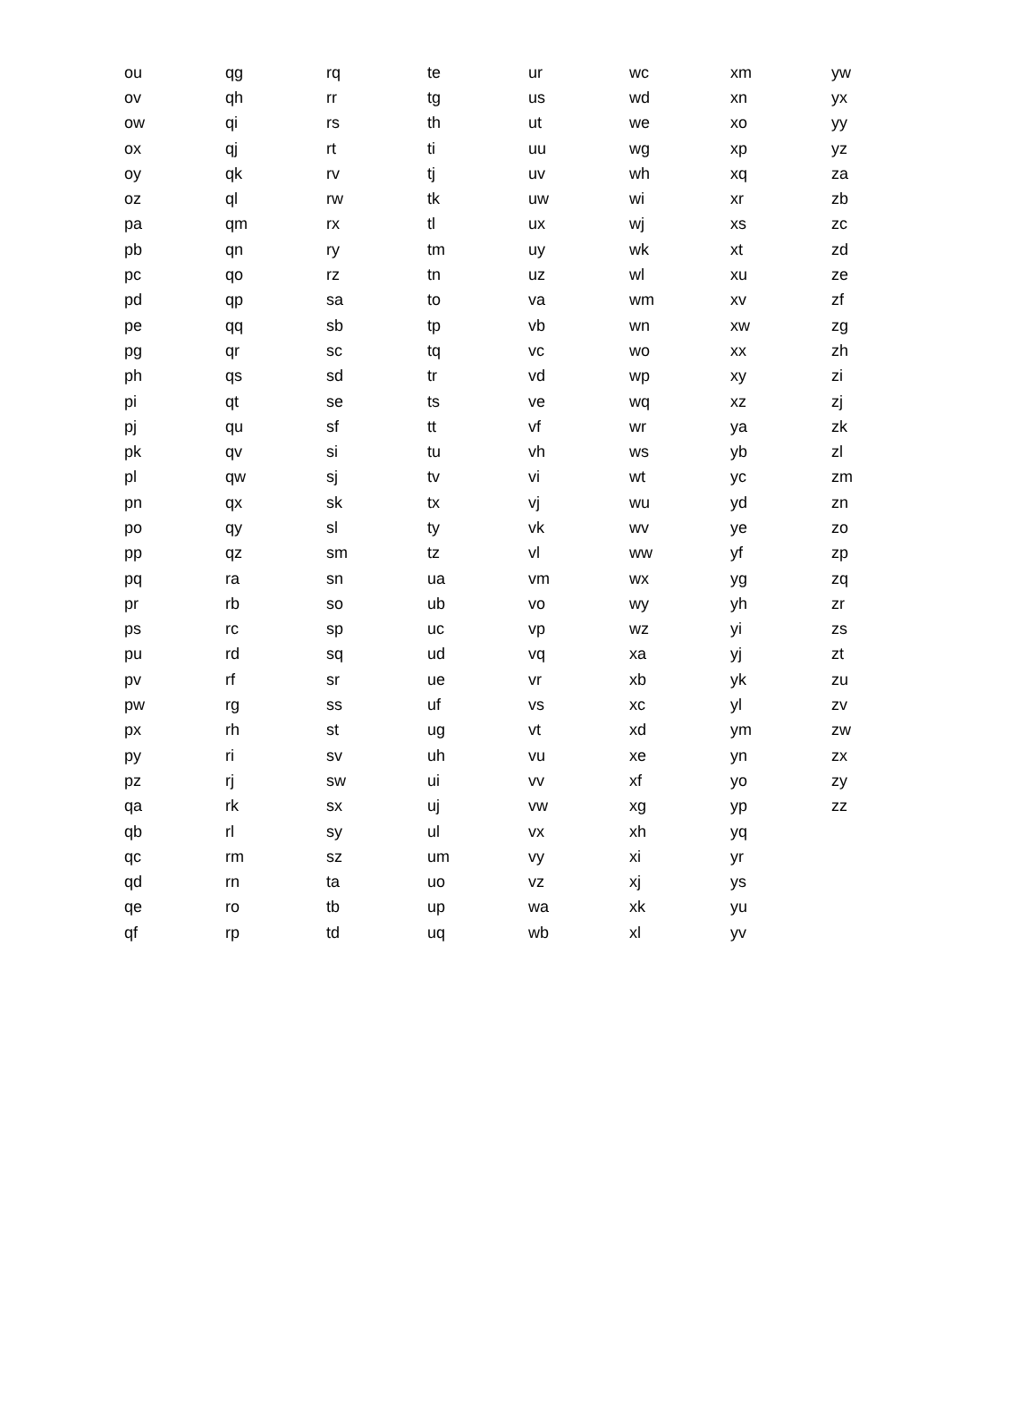| ou | qg | rq | te | ur | wc | xm | yw |
| ov | qh | rr | tg | us | wd | xn | yx |
| ow | qi | rs | th | ut | we | xo | yy |
| ox | qj | rt | ti | uu | wg | xp | yz |
| oy | qk | rv | tj | uv | wh | xq | za |
| oz | ql | rw | tk | uw | wi | xr | zb |
| pa | qm | rx | tl | ux | wj | xs | zc |
| pb | qn | ry | tm | uy | wk | xt | zd |
| pc | qo | rz | tn | uz | wl | xu | ze |
| pd | qp | sa | to | va | wm | xv | zf |
| pe | qq | sb | tp | vb | wn | xw | zg |
| pg | qr | sc | tq | vc | wo | xx | zh |
| ph | qs | sd | tr | vd | wp | xy | zi |
| pi | qt | se | ts | ve | wq | xz | zj |
| pj | qu | sf | tt | vf | wr | ya | zk |
| pk | qv | si | tu | vh | ws | yb | zl |
| pl | qw | sj | tv | vi | wt | yc | zm |
| pn | qx | sk | tx | vj | wu | yd | zn |
| po | qy | sl | ty | vk | wv | ye | zo |
| pp | qz | sm | tz | vl | ww | yf | zp |
| pq | ra | sn | ua | vm | wx | yg | zq |
| pr | rb | so | ub | vo | wy | yh | zr |
| ps | rc | sp | uc | vp | wz | yi | zs |
| pu | rd | sq | ud | vq | xa | yj | zt |
| pv | rf | sr | ue | vr | xb | yk | zu |
| pw | rg | ss | uf | vs | xc | yl | zv |
| px | rh | st | ug | vt | xd | ym | zw |
| py | ri | sv | uh | vu | xe | yn | zx |
| pz | rj | sw | ui | vv | xf | yo | zy |
| qa | rk | sx | uj | vw | xg | yp | zz |
| qb | rl | sy | ul | vx | xh | yq | |
| qc | rm | sz | um | vy | xi | yr | |
| qd | rn | ta | uo | vz | xj | ys | |
| qe | ro | tb | up | wa | xk | yu | |
| qf | rp | td | uq | wb | xl | yv | |